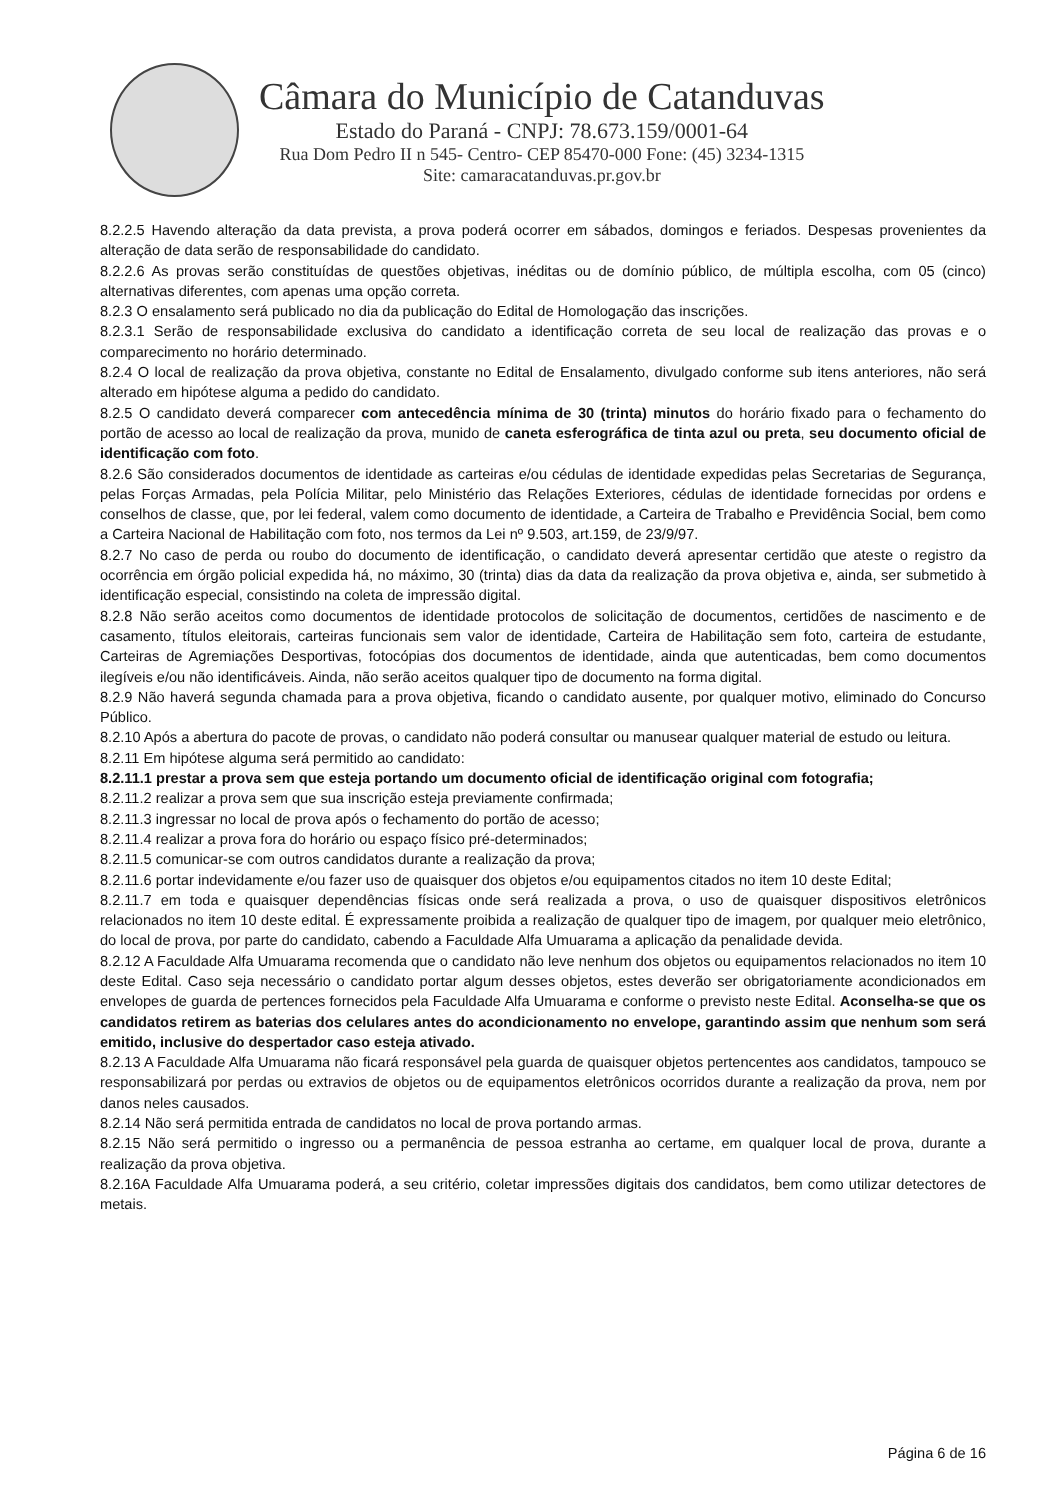Câmara do Município de Catanduvas
Estado do Paraná - CNPJ: 78.673.159/0001-64
Rua Dom Pedro II n 545- Centro- CEP 85470-000 Fone: (45) 3234-1315
Site: camaracatanduvas.pr.gov.br
8.2.2.5 Havendo alteração da data prevista, a prova poderá ocorrer em sábados, domingos e feriados. Despesas provenientes da alteração de data serão de responsabilidade do candidato.
8.2.2.6 As provas serão constituídas de questões objetivas, inéditas ou de domínio público, de múltipla escolha, com 05 (cinco) alternativas diferentes, com apenas uma opção correta.
8.2.3 O ensalamento será publicado no dia da publicação do Edital de Homologação das inscrições.
8.2.3.1 Serão de responsabilidade exclusiva do candidato a identificação correta de seu local de realização das provas e o comparecimento no horário determinado.
8.2.4 O local de realização da prova objetiva, constante no Edital de Ensalamento, divulgado conforme sub itens anteriores, não será alterado em hipótese alguma a pedido do candidato.
8.2.5 O candidato deverá comparecer com antecedência mínima de 30 (trinta) minutos do horário fixado para o fechamento do portão de acesso ao local de realização da prova, munido de caneta esferográfica de tinta azul ou preta, seu documento oficial de identificação com foto.
8.2.6 São considerados documentos de identidade as carteiras e/ou cédulas de identidade expedidas pelas Secretarias de Segurança, pelas Forças Armadas, pela Polícia Militar, pelo Ministério das Relações Exteriores, cédulas de identidade fornecidas por ordens e conselhos de classe, que, por lei federal, valem como documento de identidade, a Carteira de Trabalho e Previdência Social, bem como a Carteira Nacional de Habilitação com foto, nos termos da Lei nº 9.503, art.159, de 23/9/97.
8.2.7 No caso de perda ou roubo do documento de identificação, o candidato deverá apresentar certidão que ateste o registro da ocorrência em órgão policial expedida há, no máximo, 30 (trinta) dias da data da realização da prova objetiva e, ainda, ser submetido à identificação especial, consistindo na coleta de impressão digital.
8.2.8 Não serão aceitos como documentos de identidade protocolos de solicitação de documentos, certidões de nascimento e de casamento, títulos eleitorais, carteiras funcionais sem valor de identidade, Carteira de Habilitação sem foto, carteira de estudante, Carteiras de Agremiações Desportivas, fotocópias dos documentos de identidade, ainda que autenticadas, bem como documentos ilegíveis e/ou não identificáveis. Ainda, não serão aceitos qualquer tipo de documento na forma digital.
8.2.9 Não haverá segunda chamada para a prova objetiva, ficando o candidato ausente, por qualquer motivo, eliminado do Concurso Público.
8.2.10 Após a abertura do pacote de provas, o candidato não poderá consultar ou manusear qualquer material de estudo ou leitura.
8.2.11 Em hipótese alguma será permitido ao candidato:
8.2.11.1 prestar a prova sem que esteja portando um documento oficial de identificação original com fotografia;
8.2.11.2 realizar a prova sem que sua inscrição esteja previamente confirmada;
8.2.11.3 ingressar no local de prova após o fechamento do portão de acesso;
8.2.11.4 realizar a prova fora do horário ou espaço físico pré-determinados;
8.2.11.5 comunicar-se com outros candidatos durante a realização da prova;
8.2.11.6 portar indevidamente e/ou fazer uso de quaisquer dos objetos e/ou equipamentos citados no item 10 deste Edital;
8.2.11.7 em toda e quaisquer dependências físicas onde será realizada a prova, o uso de quaisquer dispositivos eletrônicos relacionados no item 10 deste edital. É expressamente proibida a realização de qualquer tipo de imagem, por qualquer meio eletrônico, do local de prova, por parte do candidato, cabendo a Faculdade Alfa Umuarama a aplicação da penalidade devida.
8.2.12 A Faculdade Alfa Umuarama recomenda que o candidato não leve nenhum dos objetos ou equipamentos relacionados no item 10 deste Edital. Caso seja necessário o candidato portar algum desses objetos, estes deverão ser obrigatoriamente acondicionados em envelopes de guarda de pertences fornecidos pela Faculdade Alfa Umuarama e conforme o previsto neste Edital. Aconselha-se que os candidatos retirem as baterias dos celulares antes do acondicionamento no envelope, garantindo assim que nenhum som será emitido, inclusive do despertador caso esteja ativado.
8.2.13 A Faculdade Alfa Umuarama não ficará responsável pela guarda de quaisquer objetos pertencentes aos candidatos, tampouco se responsabilizará por perdas ou extravios de objetos ou de equipamentos eletrônicos ocorridos durante a realização da prova, nem por danos neles causados.
8.2.14 Não será permitida entrada de candidatos no local de prova portando armas.
8.2.15 Não será permitido o ingresso ou a permanência de pessoa estranha ao certame, em qualquer local de prova, durante a realização da prova objetiva.
8.2.16A Faculdade Alfa Umuarama poderá, a seu critério, coletar impressões digitais dos candidatos, bem como utilizar detectores de metais.
Página 6 de 16